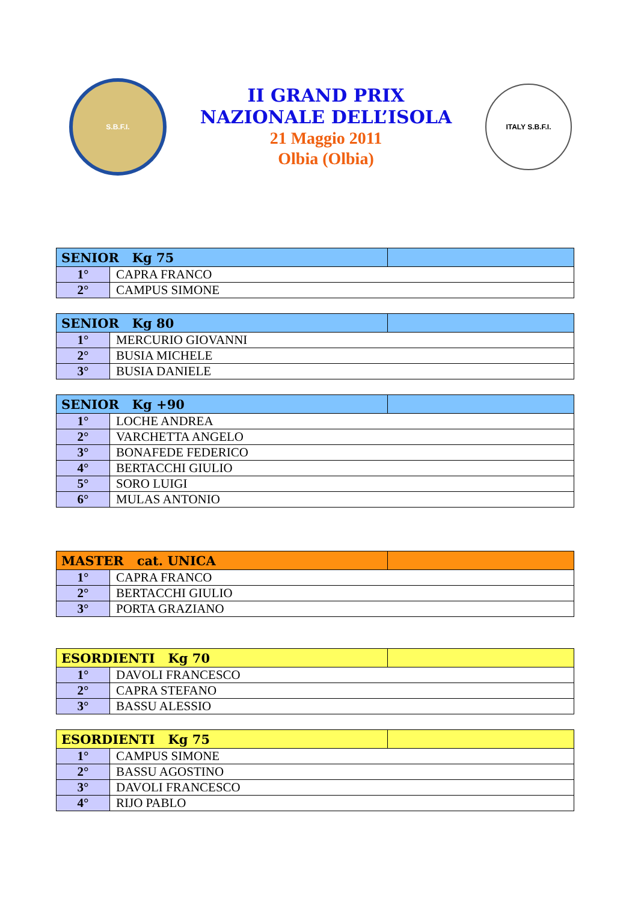S.B.F.I.
II GRAND PRIX
NAZIONALE DELL’ISOLA
21 Maggio 2011
Olbia (Olbia)
ITALY S.B.F.I.
| SENIOR Kg 75 | | |
| --- | --- | --- |
| 1° | CAPRA FRANCO | |
| 2° | CAMPUS SIMONE | |
| SENIOR Kg 80 | | |
| --- | --- | --- |
| 1° | MERCURIO GIOVANNI | |
| 2° | BUSIA MICHELE | |
| 3° | BUSIA DANIELE | |
| SENIOR Kg +90 | | |
| --- | --- | --- |
| 1° | LOCHE ANDREA | |
| 2° | VARCHETTA ANGELO | |
| 3° | BONAFEDE FEDERICO | |
| 4° | BERTACCHI GIULIO | |
| 5° | SORO LUIGI | |
| 6° | MULAS ANTONIO | |
| MASTER cat. UNICA | | |
| --- | --- | --- |
| 1° | CAPRA FRANCO | |
| 2° | BERTACCHI GIULIO | |
| 3° | PORTA GRAZIANO | |
| ESORDIENTI Kg 70 | | |
| --- | --- | --- |
| 1° | DAVOLI FRANCESCO | |
| 2° | CAPRA STEFANO | |
| 3° | BASSU ALESSIO | |
| ESORDIENTI Kg 75 | | |
| --- | --- | --- |
| 1° | CAMPUS SIMONE | |
| 2° | BASSU AGOSTINO | |
| 3° | DAVOLI FRANCESCO | |
| 4° | RIJO PABLO | |